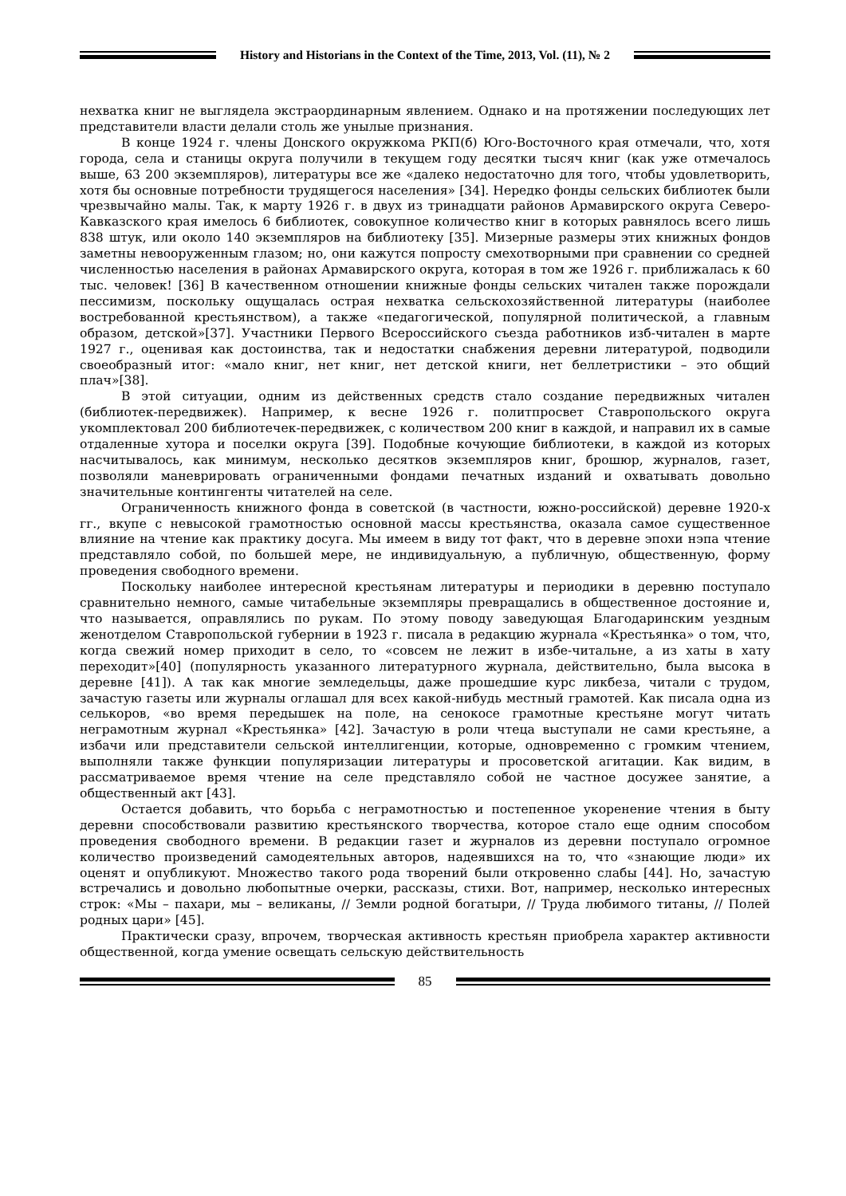History and Historians in the Context of the Time, 2013, Vol. (11), № 2
нехватка книг не выглядела экстраординарным явлением. Однако и на протяжении последующих лет представители власти делали столь же унылые признания.
В конце 1924 г. члены Донского окружкома РКП(б) Юго-Восточного края отмечали, что, хотя города, села и станицы округа получили в текущем году десятки тысяч книг (как уже отмечалось выше, 63 200 экземпляров), литературы все же «далеко недостаточно для того, чтобы удовлетворить, хотя бы основные потребности трудящегося населения» [34]. Нередко фонды сельских библиотек были чрезвычайно малы. Так, к марту 1926 г. в двух из тринадцати районов Армавирского округа Северо-Кавказского края имелось 6 библиотек, совокупное количество книг в которых равнялось всего лишь 838 штук, или около 140 экземпляров на библиотеку [35]. Мизерные размеры этих книжных фондов заметны невооруженным глазом; но, они кажутся попросту смехотворными при сравнении со средней численностью населения в районах Армавирского округа, которая в том же 1926 г. приближалась к 60 тыс. человек! [36] В качественном отношении книжные фонды сельских читален также порождали пессимизм, поскольку ощущалась острая нехватка сельскохозяйственной литературы (наиболее востребованной крестьянством), а также «педагогической, популярной политической, а главным образом, детской»[37]. Участники Первого Всероссийского съезда работников изб-читален в марте 1927 г., оценивая как достоинства, так и недостатки снабжения деревни литературой, подводили своеобразный итог: «мало книг, нет книг, нет детской книги, нет беллетристики – это общий плач»[38].
В этой ситуации, одним из действенных средств стало создание передвижных читален (библиотек-передвижек). Например, к весне 1926 г. политпросвет Ставропольского округа укомплектовал 200 библиотечек-передвижек, с количеством 200 книг в каждой, и направил их в самые отдаленные хутора и поселки округа [39]. Подобные кочующие библиотеки, в каждой из которых насчитывалось, как минимум, несколько десятков экземпляров книг, брошюр, журналов, газет, позволяли маневрировать ограниченными фондами печатных изданий и охватывать довольно значительные контингенты читателей на селе.
Ограниченность книжного фонда в советской (в частности, южно-российской) деревне 1920-х гг., вкупе с невысокой грамотностью основной массы крестьянства, оказала самое существенное влияние на чтение как практику досуга. Мы имеем в виду тот факт, что в деревне эпохи нэпа чтение представляло собой, по большей мере, не индивидуальную, а публичную, общественную, форму проведения свободного времени.
Поскольку наиболее интересной крестьянам литературы и периодики в деревню поступало сравнительно немного, самые читабельные экземпляры превращались в общественное достояние и, что называется, оправлялись по рукам. По этому поводу заведующая Благодаринским уездным женотделом Ставропольской губернии в 1923 г. писала в редакцию журнала «Крестьянка» о том, что, когда свежий номер приходит в село, то «совсем не лежит в избе-читальне, а из хаты в хату переходит»[40] (популярность указанного литературного журнала, действительно, была высока в деревне [41]). А так как многие земледельцы, даже прошедшие курс ликбеза, читали с трудом, зачастую газеты или журналы оглашал для всех какой-нибудь местный грамотей. Как писала одна из селькоров, «во время передышек на поле, на сенокосе грамотные крестьяне могут читать неграмотным журнал «Крестьянка» [42]. Зачастую в роли чтеца выступали не сами крестьяне, а избачи или представители сельской интеллигенции, которые, одновременно с громким чтением, выполняли также функции популяризации литературы и просоветской агитации. Как видим, в рассматриваемое время чтение на селе представляло собой не частное досужее занятие, а общественный акт [43].
Остается добавить, что борьба с неграмотностью и постепенное укоренение чтения в быту деревни способствовали развитию крестьянского творчества, которое стало еще одним способом проведения свободного времени. В редакции газет и журналов из деревни поступало огромное количество произведений самодеятельных авторов, надеявшихся на то, что «знающие люди» их оценят и опубликуют. Множество такого рода творений были откровенно слабы [44]. Но, зачастую встречались и довольно любопытные очерки, рассказы, стихи. Вот, например, несколько интересных строк: «Мы – пахари, мы – великаны, // Земли родной богатыри, // Труда любимого титаны, // Полей родных цари» [45].
Практически сразу, впрочем, творческая активность крестьян приобрела характер активности общественной, когда умение освещать сельскую действительность
85